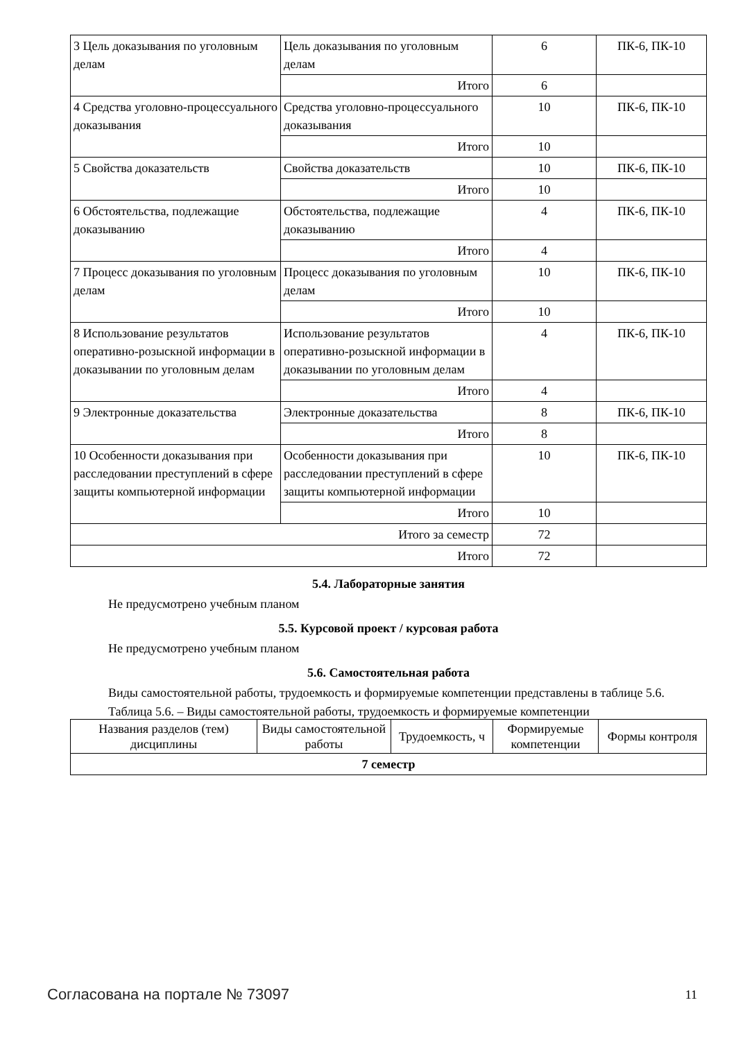| 3 Цель доказывания по уголовным делам | Цель доказывания по уголовным делам | 6 | ПК-6, ПК-10 |
| | Итого | 6 | |
| 4 Средства уголовно-процессуального доказывания | Средства уголовно-процессуального доказывания | 10 | ПК-6, ПК-10 |
| | Итого | 10 | |
| 5 Свойства доказательств | Свойства доказательств | 10 | ПК-6, ПК-10 |
| | Итого | 10 | |
| 6 Обстоятельства, подлежащие доказыванию | Обстоятельства, подлежащие доказыванию | 4 | ПК-6, ПК-10 |
| | Итого | 4 | |
| 7 Процесс доказывания по уголовным делам | Процесс доказывания по уголовным делам | 10 | ПК-6, ПК-10 |
| | Итого | 10 | |
| 8 Использование результатов оперативно-розыскной информации в доказывании по уголовным делам | Использование результатов оперативно-розыскной информации в доказывании по уголовным делам | 4 | ПК-6, ПК-10 |
| | Итого | 4 | |
| 9 Электронные доказательства | Электронные доказательства | 8 | ПК-6, ПК-10 |
| | Итого | 8 | |
| 10 Особенности доказывания при расследовании преступлений в сфере защиты компьютерной информации | Особенности доказывания при расследовании преступлений в сфере защиты компьютерной информации | 10 | ПК-6, ПК-10 |
| | Итого | 10 | |
| Итого за семестр | | 72 | |
| Итого | | 72 | |
5.4. Лабораторные занятия
Не предусмотрено учебным планом
5.5. Курсовой проект / курсовая работа
Не предусмотрено учебным планом
5.6. Самостоятельная работа
Виды самостоятельной работы, трудоемкость и формируемые компетенции представлены в таблице 5.6.
Таблица 5.6. – Виды самостоятельной работы, трудоемкость и формируемые компетенции
| Названия разделов (тем) дисциплины | Виды самостоятельной работы | Трудоемкость, ч | Формируемые компетенции | Формы контроля |
| --- | --- | --- | --- | --- |
| 7 семестр | | | | |
Согласована на портале № 73097 11